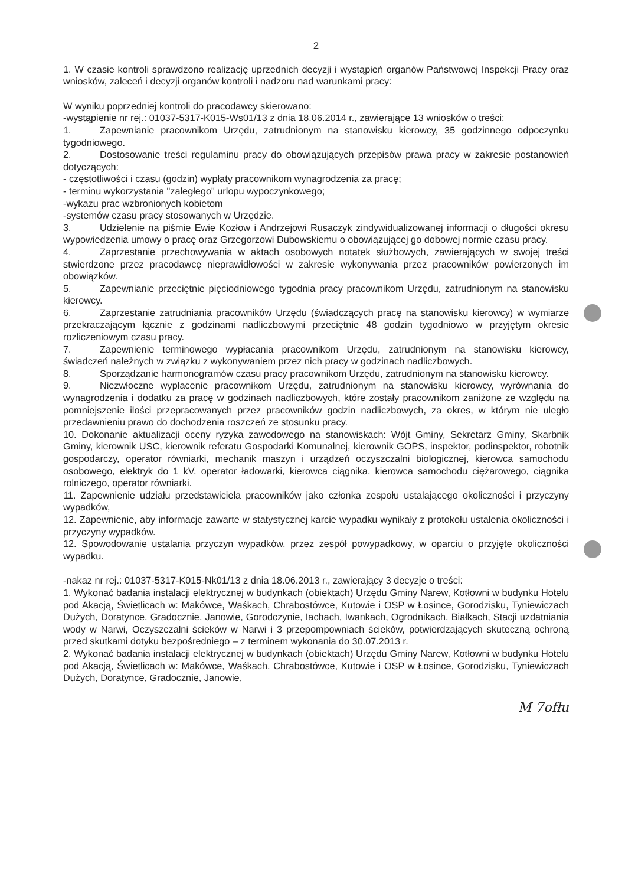2
1. W czasie kontroli sprawdzono realizację uprzednich decyzji i wystąpień organów Państwowej Inspekcji Pracy oraz wniosków, zaleceń i decyzji organów kontroli i nadzoru nad warunkami pracy:
W wyniku poprzedniej kontroli do pracodawcy skierowano:
-wystąpienie nr rej.: 01037-5317-K015-Ws01/13 z dnia 18.06.2014 r., zawierające 13 wniosków o treści:
1. Zapewnianie pracownikom Urzędu, zatrudnionym na stanowisku kierowcy, 35 godzinnego odpoczynku tygodniowego.
2. Dostosowanie treści regulaminu pracy do obowiązujących przepisów prawa pracy w zakresie postanowień dotyczących:
- częstotliwości i czasu (godzin) wypłaty pracownikom wynagrodzenia za pracę;
- terminu wykorzystania "zaległego" urlopu wypoczynkowego;
-wykazu prac wzbronionych kobietom
-systemów czasu pracy stosowanych w Urzędzie.
3. Udzielenie na piśmie Ewie Kozłow i Andrzejowi Rusaczyk zindywidualizowanej informacji o długości okresu wypowiedzenia umowy o pracę oraz Grzegorzowi Dubowskiemu o obowiązującej go dobowej normie czasu pracy.
4. Zaprzestanie przechowywania w aktach osobowych notatek służbowych, zawierających w swojej treści stwierdzone przez pracodawcę nieprawidłowości w zakresie wykonywania przez pracowników powierzonych im obowiązków.
5. Zapewnianie przeciętnie pięciodniowego tygodnia pracy pracownikom Urzędu, zatrudnionym na stanowisku kierowcy.
6. Zaprzestanie zatrudniania pracowników Urzędu (świadczących pracę na stanowisku kierowcy) w wymiarze przekraczającym łącznie z godzinami nadliczbowymi przeciętnie 48 godzin tygodniowo w przyjętym okresie rozliczeniowym czasu pracy.
7. Zapewnienie terminowego wypłacania pracownikom Urzędu, zatrudnionym na stanowisku kierowcy, świadczeń należnych w związku z wykonywaniem przez nich pracy w godzinach nadliczbowych.
8. Sporządzanie harmonogramów czasu pracy pracownikom Urzędu, zatrudnionym na stanowisku kierowcy.
9. Niezwłoczne wypłacenie pracownikom Urzędu, zatrudnionym na stanowisku kierowcy, wyrównania do wynagrodzenia i dodatku za pracę w godzinach nadliczbowych, które zostały pracownikom zaniżone ze względu na pomniejszenie ilości przepracowanych przez pracowników godzin nadliczbowych, za okres, w którym nie uległo przedawnieniu prawo do dochodzenia roszczeń ze stosunku pracy.
10. Dokonanie aktualizacji oceny ryzyka zawodowego na stanowiskach: Wójt Gminy, Sekretarz Gminy, Skarbnik Gminy, kierownik USC, kierownik referatu Gospodarki Komunalnej, kierownik GOPS, inspektor, podinspektor, robotnik gospodarczy, operator równiarki, mechanik maszyn i urządzeń oczyszczalni biologicznej, kierowca samochodu osobowego, elektryk do 1 kV, operator ładowarki, kierowca ciągnika, kierowca samochodu ciężarowego, ciągnika rolniczego, operator równiarki.
11. Zapewnienie udziału przedstawiciela pracowników jako członka zespołu ustalającego okoliczności i przyczyny wypadków,
12. Zapewnienie, aby informacje zawarte w statystycznej karcie wypadku wynikały z protokołu ustalenia okoliczności i przyczyny wypadków.
12. Spowodowanie ustalania przyczyn wypadków, przez zespół powypadkowy, w oparciu o przyjęte okoliczności wypadku.
-nakaz nr rej.: 01037-5317-K015-Nk01/13 z dnia 18.06.2013 r., zawierający 3 decyzje o treści:
1. Wykonać badania instalacji elektrycznej w budynkach (obiektach) Urzędu Gminy Narew, Kotłowni w budynku Hotelu pod Akacją, Świetlicach w: Makówce, Waśkach, Chrabostówce, Kutowie i OSP w Łosince, Gorodzisku, Tyniewiczach Dużych, Doratynce, Gradocznie, Janowie, Gorodczynie, Iachach, Iwankach, Ogrodnikach, Białkach, Stacji uzdatniania wody w Narwi, Oczyszczalni ścieków w Narwi i 3 przepompowniach ścieków, potwierdzających skuteczną ochroną przed skutkami dotyku bezpośredniego – z terminem wykonania do 30.07.2013 r.
2. Wykonać badania instalacji elektrycznej w budynkach (obiektach) Urzędu Gminy Narew, Kotłowni w budynku Hotelu pod Akacją, Świetlicach w: Makówce, Waśkach, Chrabostówce, Kutowie i OSP w Łosince, Gorodzisku, Tyniewiczach Dużych, Doratynce, Gradocznie, Janowie,
M 7ofłu